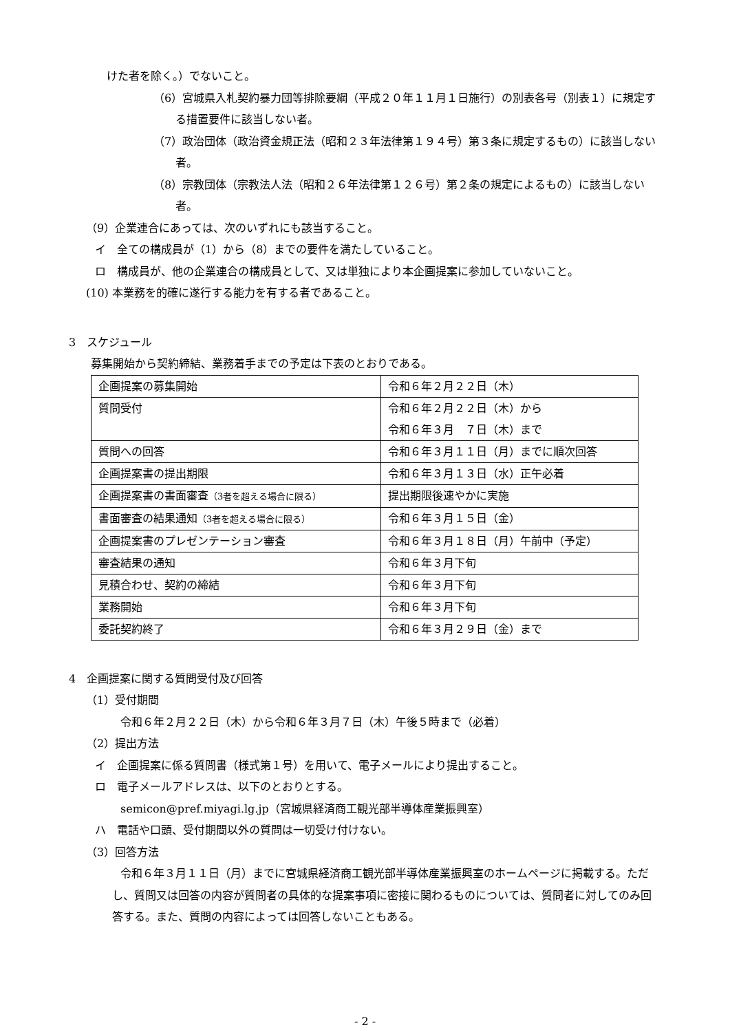けた者を除く。）でないこと。
（6）宮城県入札契約暴力団等排除要綱（平成２０年１１月１日施行）の別表各号（別表１）に規定する措置要件に該当しない者。
（7）政治団体（政治資金規正法（昭和２３年法律第１９４号）第３条に規定するもの）に該当しない者。
（8）宗教団体（宗教法人法（昭和２６年法律第１２６号）第２条の規定によるもの）に該当しない者。
（9）企業連合にあっては、次のいずれにも該当すること。
イ　全ての構成員が（1）から（8）までの要件を満たしていること。
ロ　構成員が、他の企業連合の構成員として、又は単独により本企画提案に参加していないこと。
(10) 本業務を的確に遂行する能力を有する者であること。
3　スケジュール
募集開始から契約締結、業務着手までの予定は下表のとおりである。
| 企画提案の募集開始 | 令和６年２月２２日（木） |
| 質問受付 | 令和６年２月２２日（木）から 令和６年３月 ７日（木）まで |
| 質問への回答 | 令和６年３月１１日（月）までに順次回答 |
| 企画提案書の提出期限 | 令和６年３月１３日（水）正午必着 |
| 企画提案書の書面審査 （3者を超える場合に限る） | 提出期限後速やかに実施 |
| 書面審査の結果通知 （3者を超える場合に限る） | 令和６年３月１５日（金） |
| 企画提案書のプレゼンテーション審査 | 令和６年３月１８日（月）午前中（予定） |
| 審査結果の通知 | 令和６年３月下旬 |
| 見積合わせ、契約の締結 | 令和６年３月下旬 |
| 業務開始 | 令和６年３月下旬 |
| 委託契約終了 | 令和６年３月２９日（金）まで |
4　企画提案に関する質問受付及び回答
（1）受付期間
令和６年２月２２日（木）から令和６年３月７日（木）午後５時まで（必着）
（2）提出方法
イ　企画提案に係る質問書（様式第１号）を用いて、電子メールにより提出すること。
ロ　電子メールアドレスは、以下のとおりとする。
semicon@pref.miyagi.lg.jp（宮城県経済商工観光部半導体産業振興室）
ハ　電話や口頭、受付期間以外の質問は一切受け付けない。
（3）回答方法
令和６年３月１１日（月）までに宮城県経済商工観光部半導体産業振興室のホームページに掲載する。ただし、質問又は回答の内容が質問者の具体的な提案事項に密接に関わるものについては、質問者に対してのみ回答する。また、質問の内容によっては回答しないこともある。
- 2 -